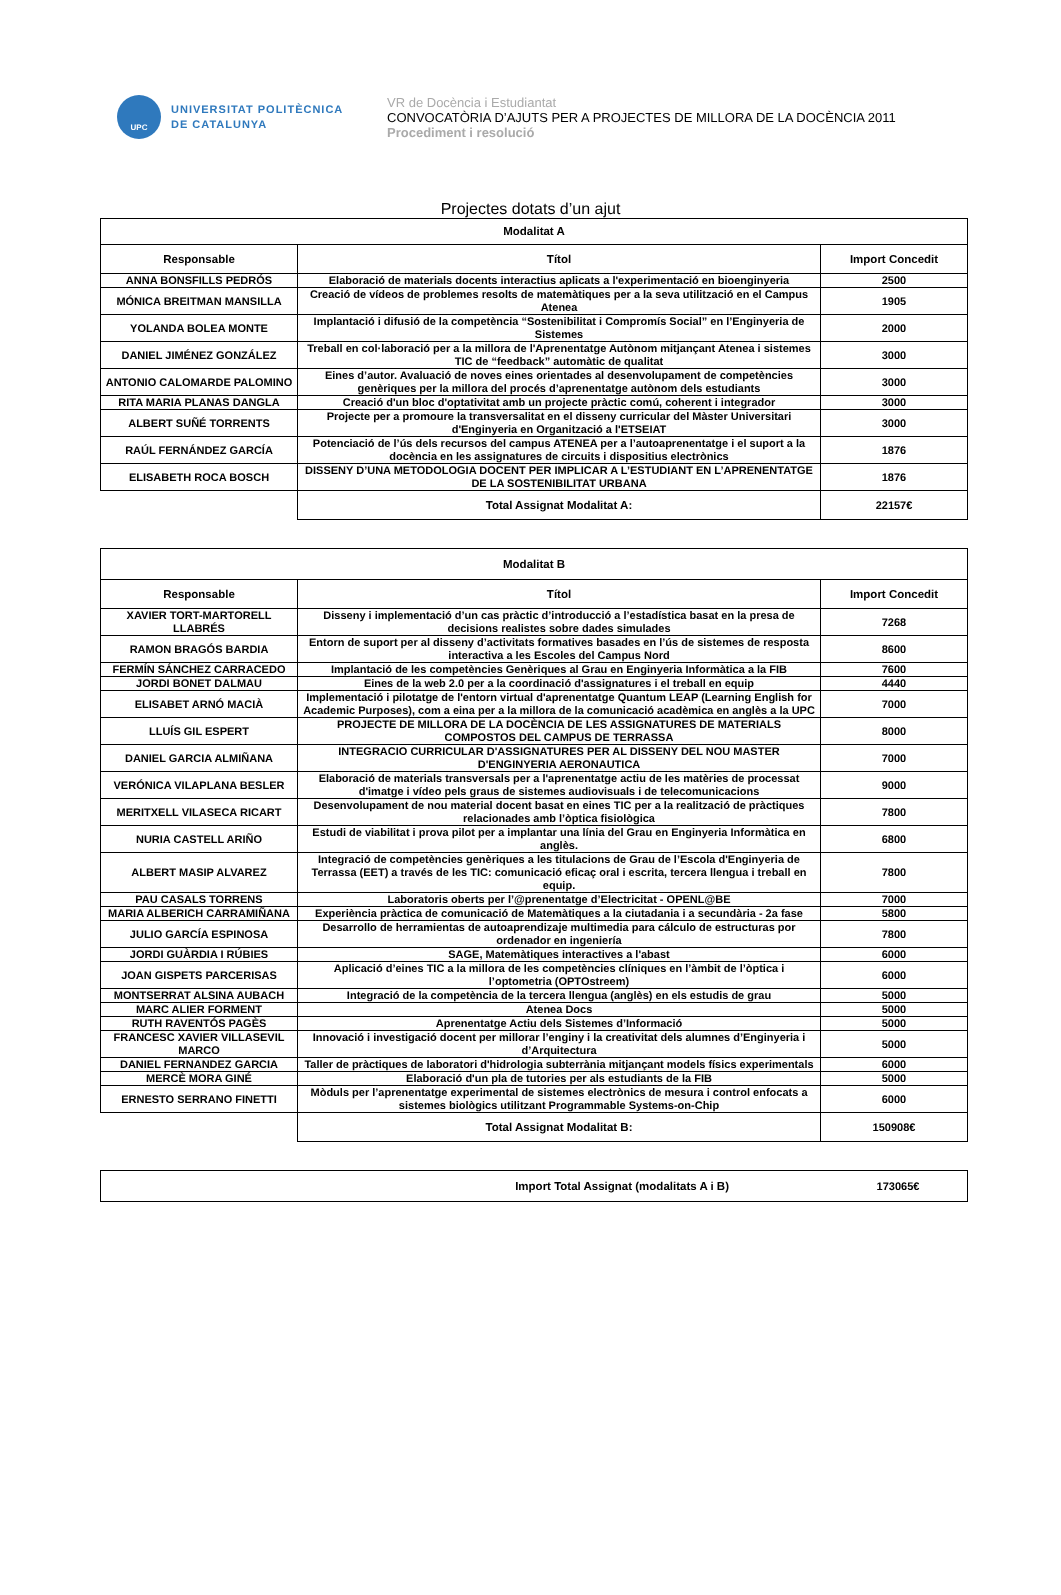UPC
UNIVERSITAT POLITÈCNICA
DE CATALUNYA
VR de Docència i Estudiantat
CONVOCATÒRIA D’AJUTS PER A PROJECTES DE MILLORA DE LA DOCÈNCIA 2011
Procediment i resolució
Projectes dotats d’un ajut
| Modalitat A | | |
| --- | --- | --- |
| Responsable | Títol | Import Concedit |
| ANNA BONSFILLS PEDRÓS | Elaboració de materials docents interactius aplicats a l'experimentació en bioenginyeria | 2500 |
| MÓNICA BREITMAN MANSILLA | Creació de vídeos de problemes resolts de matemàtiques per a la seva utilització en el Campus Atenea | 1905 |
| YOLANDA BOLEA MONTE | Implantació i difusió de la competència “Sostenibilitat i Compromís Social” en l’Enginyeria de Sistemes | 2000 |
| DANIEL JIMÉNEZ GONZÁLEZ | Treball en col·laboració per a la millora de l'Aprenentatge Autònom mitjançant Atenea i sistemes TIC de “feedback” automàtic de qualitat | 3000 |
| ANTONIO CALOMARDE PALOMINO | Eines d’autor. Avaluació de noves eines orientades al desenvolupament de competències genèriques per la millora del procés d’aprenentatge autònom dels estudiants | 3000 |
| RITA MARIA PLANAS DANGLA | Creació d'un bloc d'optativitat amb un projecte pràctic comú, coherent i integrador | 3000 |
| ALBERT SUÑÉ TORRENTS | Projecte per a promoure la transversalitat en el disseny curricular del Màster Universitari d'Enginyeria en Organització a l'ETSEIAT | 3000 |
| RAÚL FERNÁNDEZ GARCÍA | Potenciació de l’ús dels recursos del campus ATENEA per a l’autoaprenentatge i el suport a la docència en les assignatures de circuits i dispositius electrònics | 1876 |
| ELISABETH ROCA BOSCH | DISSENY D’UNA METODOLOGIA DOCENT PER IMPLICAR A L’ESTUDIANT EN L’APRENENTATGE DE LA SOSTENIBILITAT URBANA | 1876 |
| | Total Assignat Modalitat A: | 22157€ |
| Modalitat B | | |
| --- | --- | --- |
| Responsable | Títol | Import Concedit |
| XAVIER TORT-MARTORELL LLABRÉS | Disseny i implementació d’un cas pràctic d’introducció a l’estadística basat en la presa de decisions realistes sobre dades simulades | 7268 |
| RAMON BRAGÓS BARDIA | Entorn de suport per al disseny d’activitats formatives basades en l’ús de sistemes de resposta interactiva a les Escoles del Campus Nord | 8600 |
| FERMÍN SÁNCHEZ CARRACEDO | Implantació de les competències Genèriques al Grau en Enginyeria Informàtica a la FIB | 7600 |
| JORDI BONET DALMAU | Eines de la web 2.0 per a la coordinació d'assignatures i el treball en equip | 4440 |
| ELISABET ARNÓ MACIÀ | Implementació i pilotatge de l'entorn virtual d'aprenentatge Quantum LEAP (Learning English for Academic Purposes), com a eina per a la millora de la comunicació acadèmica en anglès a la UPC | 7000 |
| LLUÍS GIL ESPERT | PROJECTE DE MILLORA DE LA DOCÈNCIA DE LES ASSIGNATURES DE MATERIALS COMPOSTOS DEL CAMPUS DE TERRASSA | 8000 |
| DANIEL GARCIA ALMIÑANA | INTEGRACIO CURRICULAR D'ASSIGNATURES PER AL DISSENY DEL NOU MASTER D'ENGINYERIA AERONAUTICA | 7000 |
| VERÓNICA VILAPLANA BESLER | Elaboració de materials transversals per a l'aprenentatge actiu de les matèries de processat d'imatge i vídeo pels graus de sistemes audiovisuals i de telecomunicacions | 9000 |
| MERITXELL VILASECA RICART | Desenvolupament de nou material docent basat en eines TIC per a la realització de pràctiques relacionades amb l’òptica fisiològica | 7800 |
| NURIA CASTELL ARIÑO | Estudi de viabilitat i prova pilot per a implantar una línia del Grau en Enginyeria Informàtica en anglès. | 6800 |
| ALBERT MASIP ALVAREZ | Integració de competències genèriques a les titulacions de Grau de l’Escola d'Enginyeria de Terrassa (EET) a través de les TIC: comunicació eficaç oral i escrita, tercera llengua i treball en equip. | 7800 |
| PAU CASALS TORRENS | Laboratoris oberts per l’@prenentatge d’Electricitat - OPENL@BE | 7000 |
| MARIA ALBERICH CARRAMIÑANA | Experiència pràctica de comunicació de Matemàtiques a la ciutadania i a secundària - 2a fase | 5800 |
| JULIO GARCÍA ESPINOSA | Desarrollo de herramientas de autoaprendizaje multimedia para cálculo de estructuras por ordenador en ingeniería | 7800 |
| JORDI GUÀRDIA I RÚBIES | SAGE, Matemàtiques interactives a l'abast | 6000 |
| JOAN GISPETS PARCERISAS | Aplicació d’eines TIC a la millora de les competències clíniques en l’àmbit de l’òptica i l’optometria (OPTOstreem) | 6000 |
| MONTSERRAT ALSINA AUBACH | Integració de la competència de la tercera llengua (anglès) en els estudis de grau | 5000 |
| MARC ALIER FORMENT | Atenea Docs | 5000 |
| RUTH RAVENTÓS PAGÈS | Aprenentatge Actiu dels Sistemes d’Informació | 5000 |
| FRANCESC XAVIER VILLASEVIL MARCO | Innovació i investigació docent per millorar l’enginy i la creativitat dels alumnes d’Enginyeria i d’Arquitectura | 5000 |
| DANIEL FERNANDEZ GARCIA | Taller de pràctiques de laboratori d'hidrologia subterrània mitjançant models físics experimentals | 6000 |
| MERCÈ MORA GINÉ | Elaboració d'un pla de tutories per als estudiants de la FIB | 5000 |
| ERNESTO SERRANO FINETTI | Mòduls per l’aprenentatge experimental de sistemes electrònics de mesura i control enfocats a sistemes biològics utilitzant Programmable Systems-on-Chip | 6000 |
| | Total Assignat Modalitat B: | 150908€ |
| Import Total Assignat (modalitats A i B) | 173065€ |